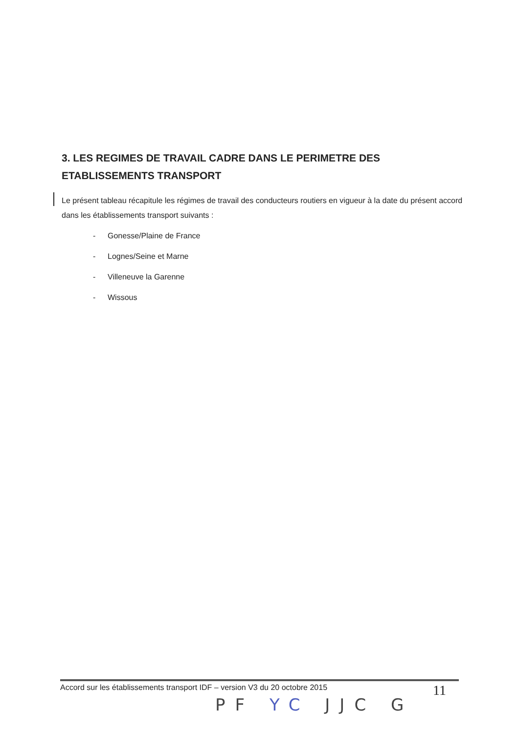3. LES REGIMES DE TRAVAIL CADRE DANS LE PERIMETRE DES ETABLISSEMENTS TRANSPORT
Le présent tableau récapitule les régimes de travail des conducteurs routiers en vigueur à la date du présent accord dans les établissements transport suivants :
- Gonesse/Plaine de France
- Lognes/Seine et Marne
- Villeneuve la Garenne
- Wissous
Accord sur les établissements transport IDF – version V3 du 20 octobre 2015 11
PF YC JJC G